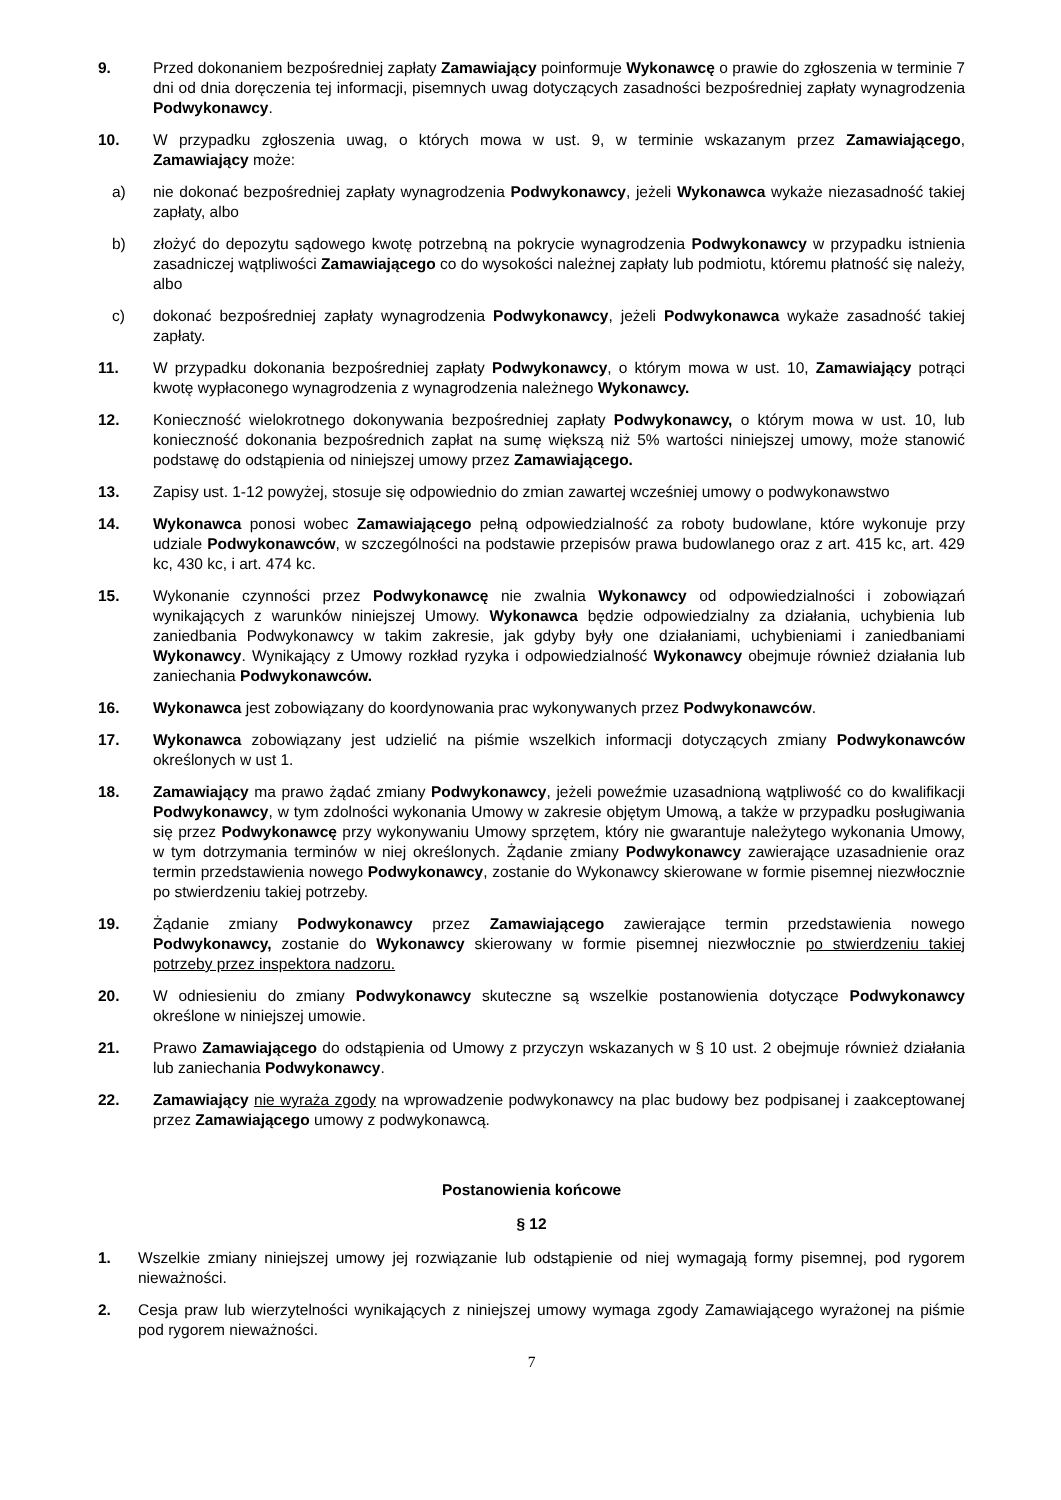9. Przed dokonaniem bezpośredniej zapłaty Zamawiający poinformuje Wykonawcę o prawie do zgłoszenia w terminie 7 dni od dnia doręczenia tej informacji, pisemnych uwag dotyczących zasadności bezpośredniej zapłaty wynagrodzenia Podwykonawcy.
10. W przypadku zgłoszenia uwag, o których mowa w ust. 9, w terminie wskazanym przez Zamawiającego, Zamawiający może:
a) nie dokonać bezpośredniej zapłaty wynagrodzenia Podwykonawcy, jeżeli Wykonawca wykaże niezasadność takiej zapłaty, albo
b) złożyć do depozytu sądowego kwotę potrzebną na pokrycie wynagrodzenia Podwykonawcy w przypadku istnienia zasadniczej wątpliwości Zamawiającego co do wysokości należnej zapłaty lub podmiotu, któremu płatność się należy, albo
c) dokonać bezpośredniej zapłaty wynagrodzenia Podwykonawcy, jeżeli Podwykonawca wykaże zasadność takiej zapłaty.
11. W przypadku dokonania bezpośredniej zapłaty Podwykonawcy, o którym mowa w ust. 10, Zamawiający potrąci kwotę wypłaconego wynagrodzenia z wynagrodzenia należnego Wykonawcy.
12. Konieczność wielokrotnego dokonywania bezpośredniej zapłaty Podwykonawcy, o którym mowa w ust. 10, lub konieczność dokonania bezpośrednich zapłat na sumę większą niż 5% wartości niniejszej umowy, może stanowić podstawę do odstąpienia od niniejszej umowy przez Zamawiającego.
13. Zapisy ust. 1-12 powyżej, stosuje się odpowiednio do zmian zawartej wcześniej umowy o podwykonawstwo
14. Wykonawca ponosi wobec Zamawiającego pełną odpowiedzialność za roboty budowlane, które wykonuje przy udziale Podwykonawców, w szczególności na podstawie przepisów prawa budowlanego oraz z art. 415 kc, art. 429 kc, 430 kc, i art. 474 kc.
15. Wykonanie czynności przez Podwykonawcę nie zwalnia Wykonawcy od odpowiedzialności i zobowiązań wynikających z warunków niniejszej Umowy. Wykonawca będzie odpowiedzialny za działania, uchybienia lub zaniedbania Podwykonawcy w takim zakresie, jak gdyby były one działaniami, uchybieniami i zaniedbaniami Wykonawcy. Wynikający z Umowy rozkład ryzyka i odpowiedzialność Wykonawcy obejmuje również działania lub zaniechania Podwykonawców.
16. Wykonawca jest zobowiązany do koordynowania prac wykonywanych przez Podwykonawców.
17. Wykonawca zobowiązany jest udzielić na piśmie wszelkich informacji dotyczących zmiany Podwykonawców określonych w ust 1.
18. Zamawiający ma prawo żądać zmiany Podwykonawcy, jeżeli poweźmie uzasadnioną wątpliwość co do kwalifikacji Podwykonawcy, w tym zdolności wykonania Umowy w zakresie objętym Umową, a także w przypadku posługiwania się przez Podwykonawcę przy wykonywaniu Umowy sprzętem, który nie gwarantuje należytego wykonania Umowy, w tym dotrzymania terminów w niej określonych. Żądanie zmiany Podwykonawcy zawierające uzasadnienie oraz termin przedstawienia nowego Podwykonawcy, zostanie do Wykonawcy skierowane w formie pisemnej niezwłocznie po stwierdzeniu takiej potrzeby.
19. Żądanie zmiany Podwykonawcy przez Zamawiającego zawierające termin przedstawienia nowego Podwykonawcy, zostanie do Wykonawcy skierowany w formie pisemnej niezwłocznie po stwierdzeniu takiej potrzeby przez inspektora nadzoru.
20. W odniesieniu do zmiany Podwykonawcy skuteczne są wszelkie postanowienia dotyczące Podwykonawcy określone w niniejszej umowie.
21. Prawo Zamawiającego do odstąpienia od Umowy z przyczyn wskazanych w § 10 ust. 2 obejmuje również działania lub zaniechania Podwykonawcy.
22. Zamawiający nie wyraża zgody na wprowadzenie podwykonawcy na plac budowy bez podpisanej i zaakceptowanej przez Zamawiającego umowy z podwykonawcą.
Postanowienia końcowe
§ 12
1. Wszelkie zmiany niniejszej umowy jej rozwiązanie lub odstąpienie od niej wymagają formy pisemnej, pod rygorem nieważności.
2. Cesja praw lub wierzytelności wynikających z niniejszej umowy wymaga zgody Zamawiającego wyrażonej na piśmie pod rygorem nieważności.
7